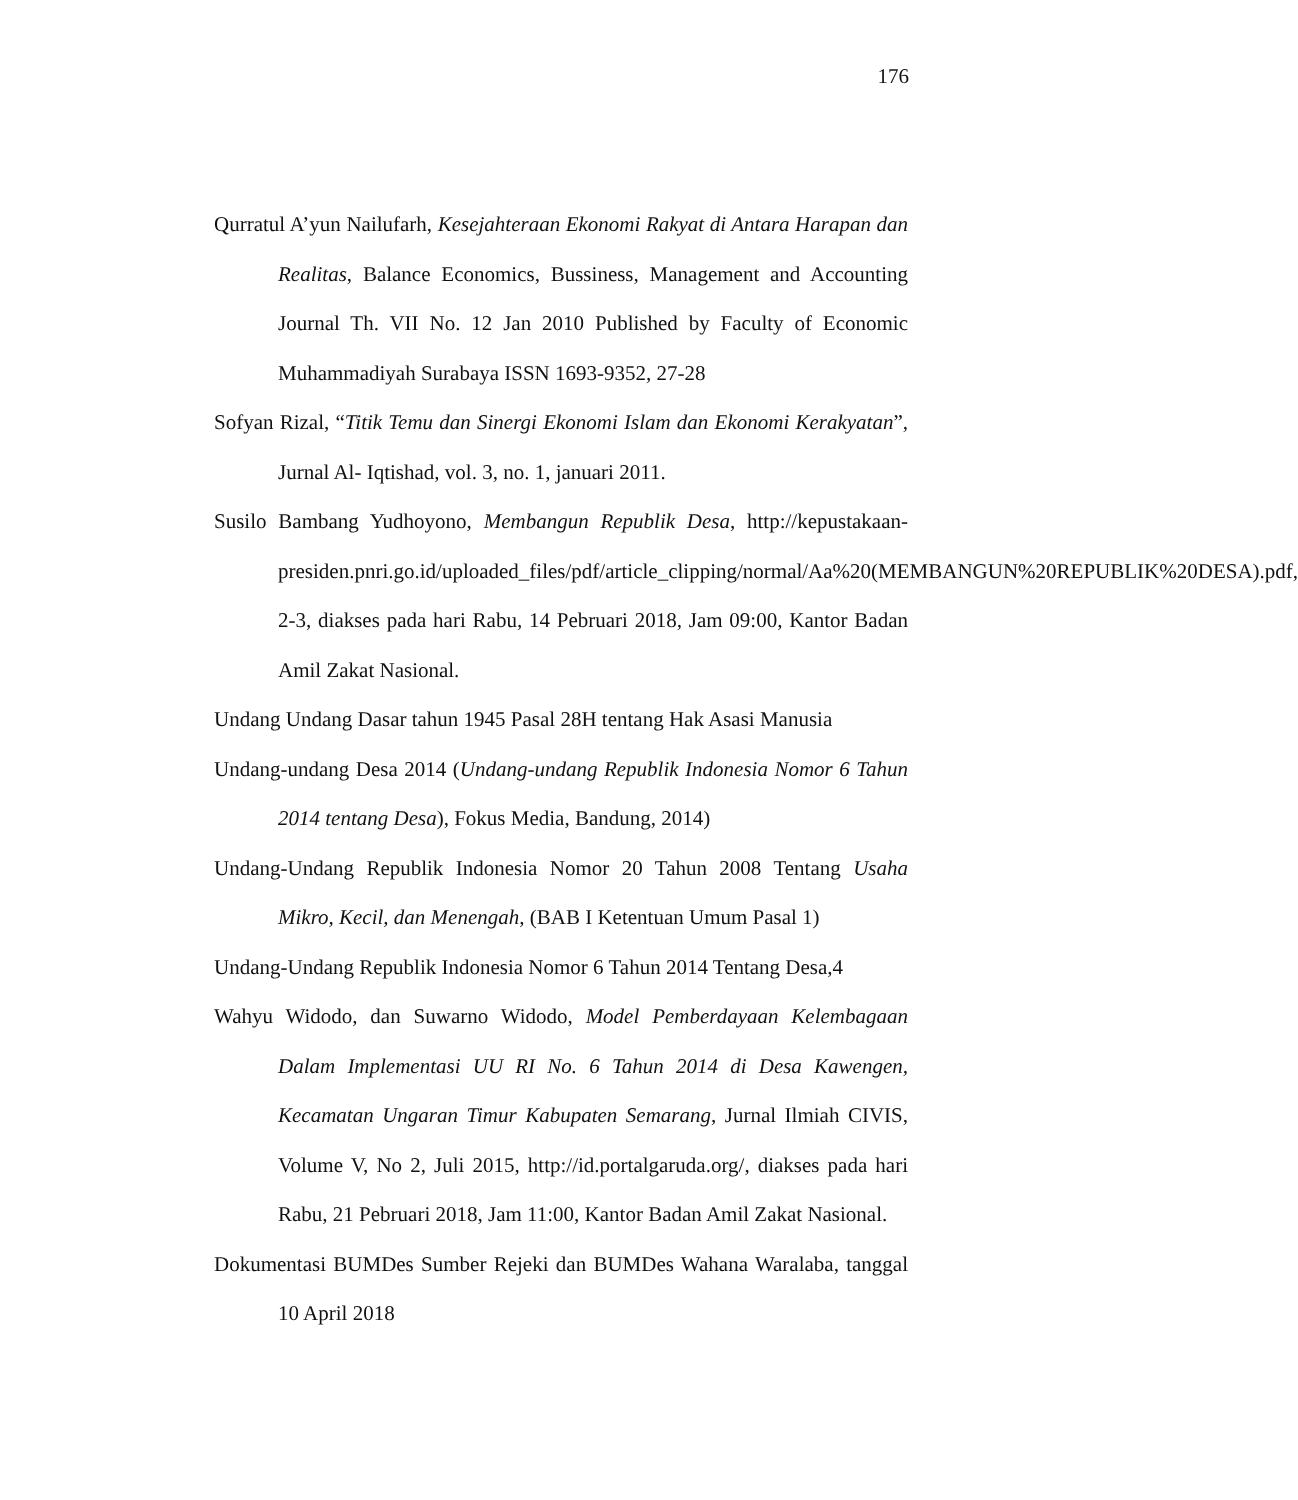176
Qurratul A’yun Nailufarh, Kesejahteraan Ekonomi Rakyat di Antara Harapan dan Realitas, Balance Economics, Bussiness, Management and Accounting Journal Th. VII No. 12 Jan 2010 Published by Faculty of Economic Muhammadiyah Surabaya ISSN 1693-9352, 27-28
Sofyan Rizal, “Titik Temu dan Sinergi Ekonomi Islam dan Ekonomi Kerakyatan”, Jurnal Al- Iqtishad, vol. 3, no. 1, januari 2011.
Susilo Bambang Yudhoyono, Membangun Republik Desa, http://kepustakaan-presiden.pnri.go.id/uploaded_files/pdf/article_clipping/normal/Aa%20(MEMBANGUN%20REPUBLIK%20DESA).pdf, 2-3, diakses pada hari Rabu, 14 Pebruari 2018, Jam 09:00, Kantor Badan Amil Zakat Nasional.
Undang Undang Dasar tahun 1945 Pasal 28H tentang Hak Asasi Manusia
Undang-undang Desa 2014 (Undang-undang Republik Indonesia Nomor 6 Tahun 2014 tentang Desa), Fokus Media, Bandung, 2014)
Undang-Undang Republik Indonesia Nomor 20 Tahun 2008 Tentang Usaha Mikro, Kecil, dan Menengah, (BAB I Ketentuan Umum Pasal 1)
Undang-Undang Republik Indonesia Nomor 6 Tahun 2014 Tentang Desa,4
Wahyu Widodo, dan Suwarno Widodo, Model Pemberdayaan Kelembagaan Dalam Implementasi UU RI No. 6 Tahun 2014 di Desa Kawengen, Kecamatan Ungaran Timur Kabupaten Semarang, Jurnal Ilmiah CIVIS, Volume V, No 2, Juli 2015, http://id.portalgaruda.org/, diakses pada hari Rabu, 21 Pebruari 2018, Jam 11:00, Kantor Badan Amil Zakat Nasional.
Dokumentasi BUMDes Sumber Rejeki dan BUMDes Wahana Waralaba, tanggal 10 April 2018